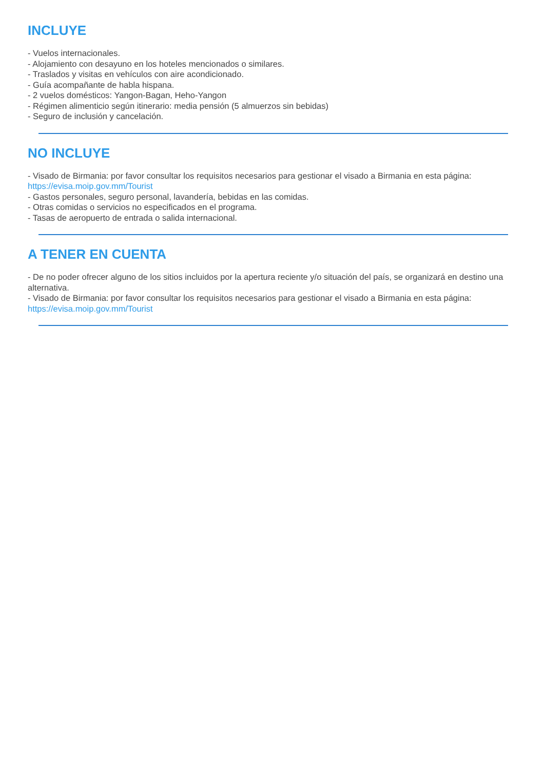INCLUYE
- Vuelos internacionales.
- Alojamiento con desayuno en los hoteles mencionados o similares.
- Traslados y visitas en vehículos con aire acondicionado.
- Guía acompañante de habla hispana.
- 2 vuelos domésticos: Yangon-Bagan, Heho-Yangon
- Régimen alimenticio según itinerario: media pensión (5 almuerzos sin bebidas)
- Seguro de inclusión y cancelación.
NO INCLUYE
- Visado de Birmania: por favor consultar los requisitos necesarios para gestionar el visado a Birmania en esta página:
https://evisa.moip.gov.mm/Tourist
- Gastos personales, seguro personal, lavandería, bebidas en las comidas.
- Otras comidas o servicios no especificados en el programa.
- Tasas de aeropuerto de entrada o salida internacional.
A TENER EN CUENTA
- De no poder ofrecer alguno de los sitios incluidos por la apertura reciente y/o situación del país, se organizará en destino una alternativa.
- Visado de Birmania: por favor consultar los requisitos necesarios para gestionar el visado a Birmania en esta página:
https://evisa.moip.gov.mm/Tourist